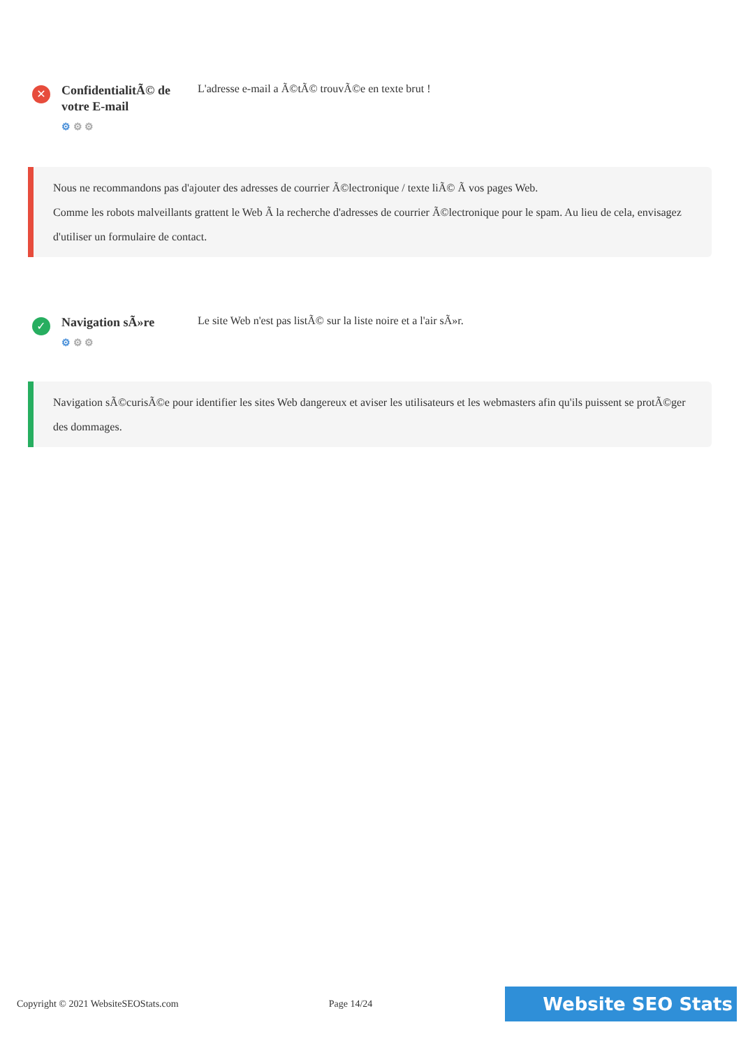✕
ConfidentialitÃ© de votre E-mail
⚙ ⚙ ⚙
L'adresse e-mail a Ã©tÃ© trouvÃ©e en texte brut !
Nous ne recommandons pas d'ajouter des adresses de courrier Ã©lectronique / texte liÃ© Ã vos pages Web.
Comme les robots malveillants grattent le Web Ã la recherche d'adresses de courrier Ã©lectronique pour le spam. Au lieu de cela, envisagez d'utiliser un formulaire de contact.
✓
Navigation sÃ»re
⚙ ⚙ ⚙
Le site Web n'est pas listÃ© sur la liste noire et a l'air sÃ»r.
Navigation sÃ©curisÃ©e pour identifier les sites Web dangereux et aviser les utilisateurs et les webmasters afin qu'ils puissent se protÃ©ger des dommages.
Copyright © 2021 WebsiteSEOStats.com Page 14/24 Website SEO Stats